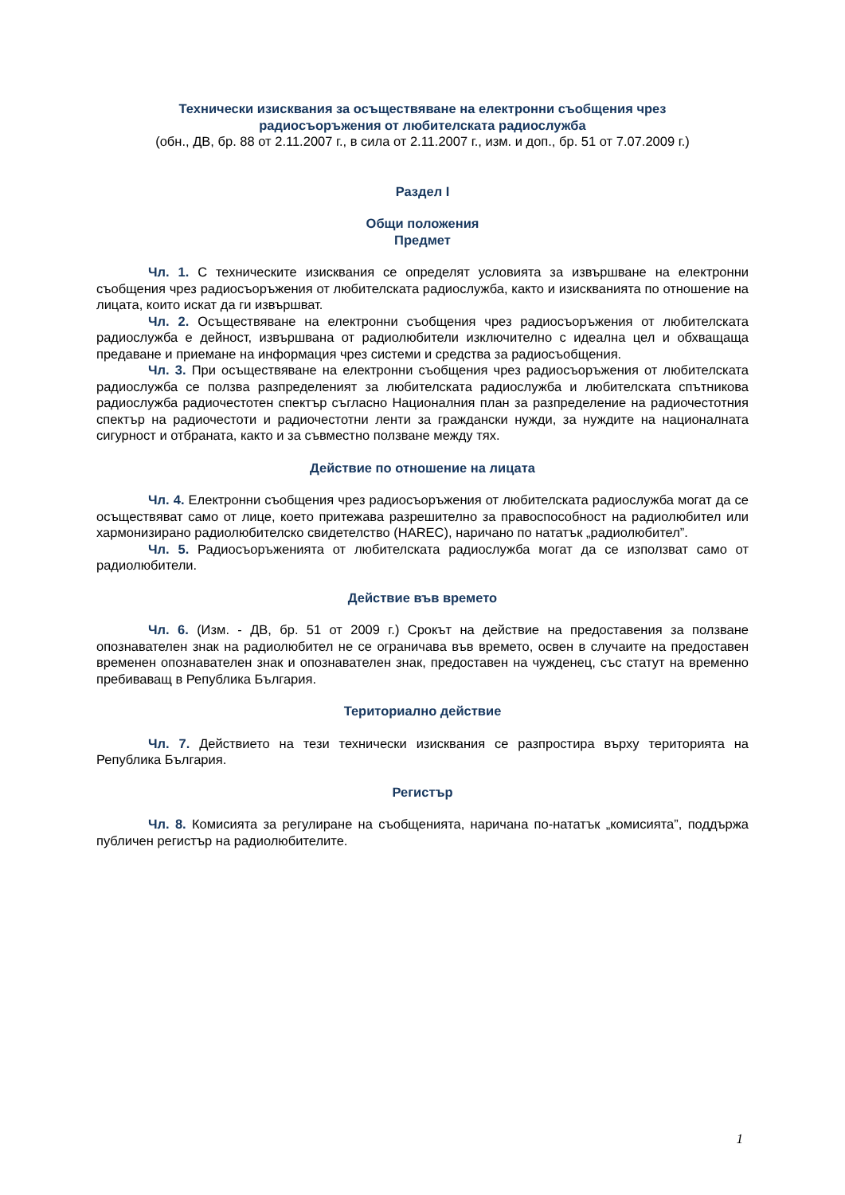Технически изисквания за осъществяване на електронни съобщения чрез
радиосъоръжения от любителската радиослужба
(обн., ДВ, бр. 88 от 2.11.2007 г., в сила от 2.11.2007 г., изм. и доп., бр. 51 от 7.07.2009 г.)
Раздел I
Общи положения
Предмет
Чл. 1. С техническите изисквания се определят условията за извършване на електронни съобщения чрез радиосъоръжения от любителската радиослужба, както и изискванията по отношение на лицата, които искат да ги извършват.
Чл. 2. Осъществяване на електронни съобщения чрез радиосъоръжения от любителската радиослужба е дейност, извършвана от радиолюбители изключително с идеална цел и обхващаща предаване и приемане на информация чрез системи и средства за радиосъобщения.
Чл. 3. При осъществяване на електронни съобщения чрез радиосъоръжения от любителската радиослужба се ползва разпределеният за любителската радиослужба и любителската спътникова радиослужба радиочестотен спектър съгласно Националния план за разпределение на радиочестотния спектър на радиочестоти и радиочестотни ленти за граждански нужди, за нуждите на националната сигурност и отбраната, както и за съвместно ползване между тях.
Действие по отношение на лицата
Чл. 4. Електронни съобщения чрез радиосъоръжения от любителската радиослужба могат да се осъществяват само от лице, което притежава разрешително за правоспособност на радиолюбител или хармонизирано радиолюбителско свидетелство (HAREC), наричано по нататък „радиолюбител”.
Чл. 5. Радиосъоръженията от любителската радиослужба могат да се използват само от радиолюбители.
Действие във времето
Чл. 6. (Изм. - ДВ, бр. 51 от 2009 г.) Срокът на действие на предоставения за ползване опознавателен знак на радиолюбител не се ограничава във времето, освен в случаите на предоставен временен опознавателен знак и опознавателен знак, предоставен на чужденец, със статут на временно пребиваващ в Република България.
Териториално действие
Чл. 7. Действието на тези технически изисквания се разпростира върху територията на Република България.
Регистър
Чл. 8. Комисията за регулиране на съобщенията, наричана по-нататък „комисията”, поддържа публичен регистър на радиолюбителите.
1